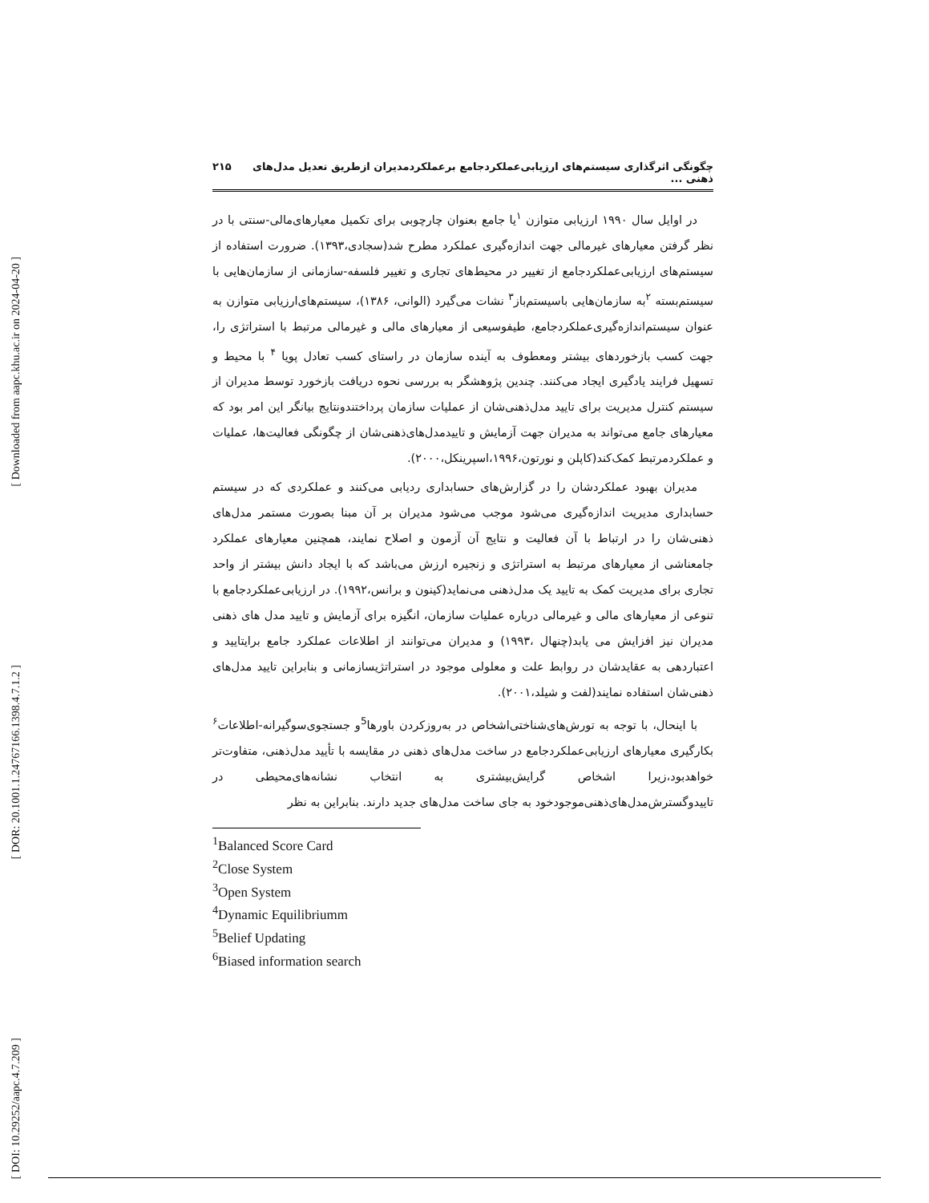[ Downloaded from aapc.khu.ac.ir on 2024-04-20 ]
[ DOR: 20.1001.1.24767166.1398.4.7.1.2 ]
[ DOI: 10.29252/aapc.4.7.209 ]
چگونگی اثرگذاری سیستم‌های ارزیابی‌عملکردجامع برعملکردمدیران ازطریق تعدیل مدل‌های ذهنی ... ۲۱۵
در اوایل سال ۱۹۹۰ ارزیابی متوازن <sup>۱</sup>یا جامع بعنوان چارچوبی برای تکمیل معیارهای‌مالی-سنتی با در نظر گرفتن معیارهای غیرمالی جهت اندازه‌گیری عملکرد مطرح شد(سجادی،۱۳۹۳). ضرورت استفاده از سیستم‌های ارزیابی‌عملکردجامع از تغییر در محیط‌های تجاری و تغییر فلسفه-سازمانی از سازمان‌هایی با سیستم‌بسته <sup>۲</sup>به سازمان‌هایی باسیستم‌باز<sup>۳</sup> نشات می‌گیرد (الوانی، ۱۳۸۶)، سیستم‌های‌ارزیابی متوازن به عنوان سیستم‌اندازه‌گیری‌عملکردجامع، طیفوسیعی از معیارهای مالی و غیرمالی مرتبط با استراتژی را، جهت کسب بازخوردهای بیشتر ومعطوف به آینده سازمان در راستای کسب تعادل پویا <sup>۴</sup> با محیط و تسهیل فرایند یادگیری ایجاد می‌کنند. چندین پژوهشگر به بررسی نحوه دریافت بازخورد توسط مدیران از سیستم کنترل مدیریت برای تایید مدل‌ذهنی‌شان از عملیات سازمان پرداختندونتایج بیانگر این امر بود که معیارهای جامع می‌تواند به مدیران جهت آزمایش و تاییدمدل‌های‌ذهنی‌شان از چگونگی فعالیت‌ها، عملیات و عملکردمرتبط کمک‌کند(کاپلن و نورتون،۱۹۹۶،اسپرینکل،۲۰۰۰).
مدیران بهبود عملکردشان را در گزارش‌های حسابداری ردیابی می‌کنند و عملکردی که در سیستم حسابداری مدیریت اندازه‌گیری می‌شود موجب می‌شود مدیران بر آن مبنا بصورت مستمر مدل‌های ذهنی‌شان را در ارتباط با آن فعالیت و نتایج آن آزمون و اصلاح نمایند، همچنین معیارهای عملکرد جامعناشی از معیارهای مرتبط به استراتژی و زنجیره ارزش می‌باشد که با ایجاد دانش بیشتر از واحد تجاری برای مدیریت کمک به تایید یک مدل‌ذهنی می‌نماید(کینون و برانس،۱۹۹۲). در ارزیابی‌عملکردجامع با تنوعی از معیارهای مالی و غیرمالی درباره عملیات سازمان، انگیزه برای آزمایش و تایید مدل های ذهنی مدیران نیز افزایش می یابد(چنهال ،۱۹۹۳) و مدیران می‌توانند از اطلاعات عملکرد جامع برایتایید و اعتباردهی به عقایدشان در روابط علت و معلولی موجود در استراتژیسازمانی و بنابراین تایید مدل‌های ذهنی‌شان استفاده نمایند(لفت و شیلد،۲۰۰۱).
با اینحال، با توجه به تورش‌های‌شناختی‌اشخاص در به‌روزکردن باورها<sup>5</sup>و جستجوی‌سوگیرانه-اطلاعات<sup>۶</sup> بکارگیری معیارهای ارزیابی‌عملکردجامع در ساخت مدل‌های ذهنی در مقایسه با تأیید مدل‌ذهنی، متفاوت‌تر خواهدبود،زیرا اشخاص گرایش‌بیشتری به انتخاب نشانه‌های‌محیطی در تاییدوگسترش‌مدل‌های‌ذهنی‌موجودخود به جای ساخت مدل‌های جدید دارند. بنابراین به نظر
<sup>1</sup> Balanced Score Card
<sup>2</sup> Close System
<sup>3</sup> Open System
<sup>4</sup> Dynamic Equilibriumm
<sup>5</sup> Belief Updating
<sup>6</sup> Biased information search